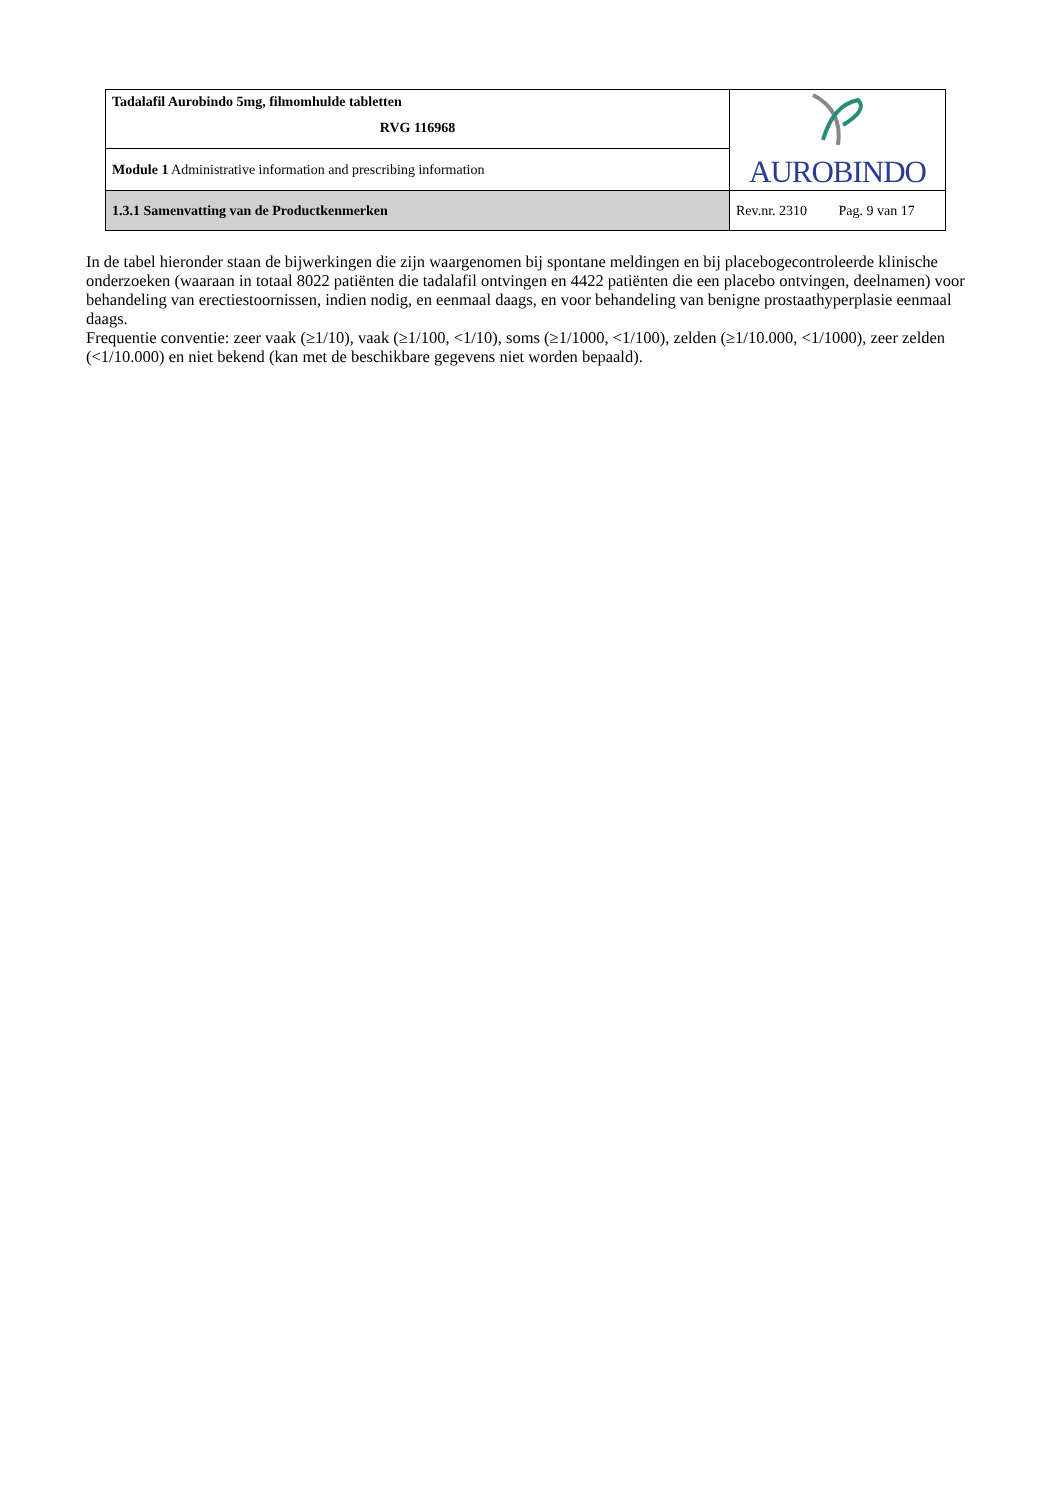| Tadalafil Aurobindo 5mg, filmomhulde tabletten RVG 116968 | AUROBINDO |
| Module 1 Administrative information and prescribing information | |
| 1.3.1 Samenvatting van de Productkenmerken | Rev.nr. 2310 Pag. 9 van 17 |
In de tabel hieronder staan de bijwerkingen die zijn waargenomen bij spontane meldingen en bij placebogecontroleerde klinische onderzoeken (waaraan in totaal 8022 patiënten die tadalafil ontvingen en 4422 patiënten die een placebo ontvingen, deelnamen) voor behandeling van erectiestoornissen, indien nodig, en eenmaal daags, en voor behandeling van benigne prostaathyperplasie eenmaal daags.
Frequentie conventie: zeer vaak (≥1/10), vaak (≥1/100, <1/10), soms (≥1/1000, <1/100), zelden (≥1/10.000, <1/1000), zeer zelden (<1/10.000) en niet bekend (kan met de beschikbare gegevens niet worden bepaald).